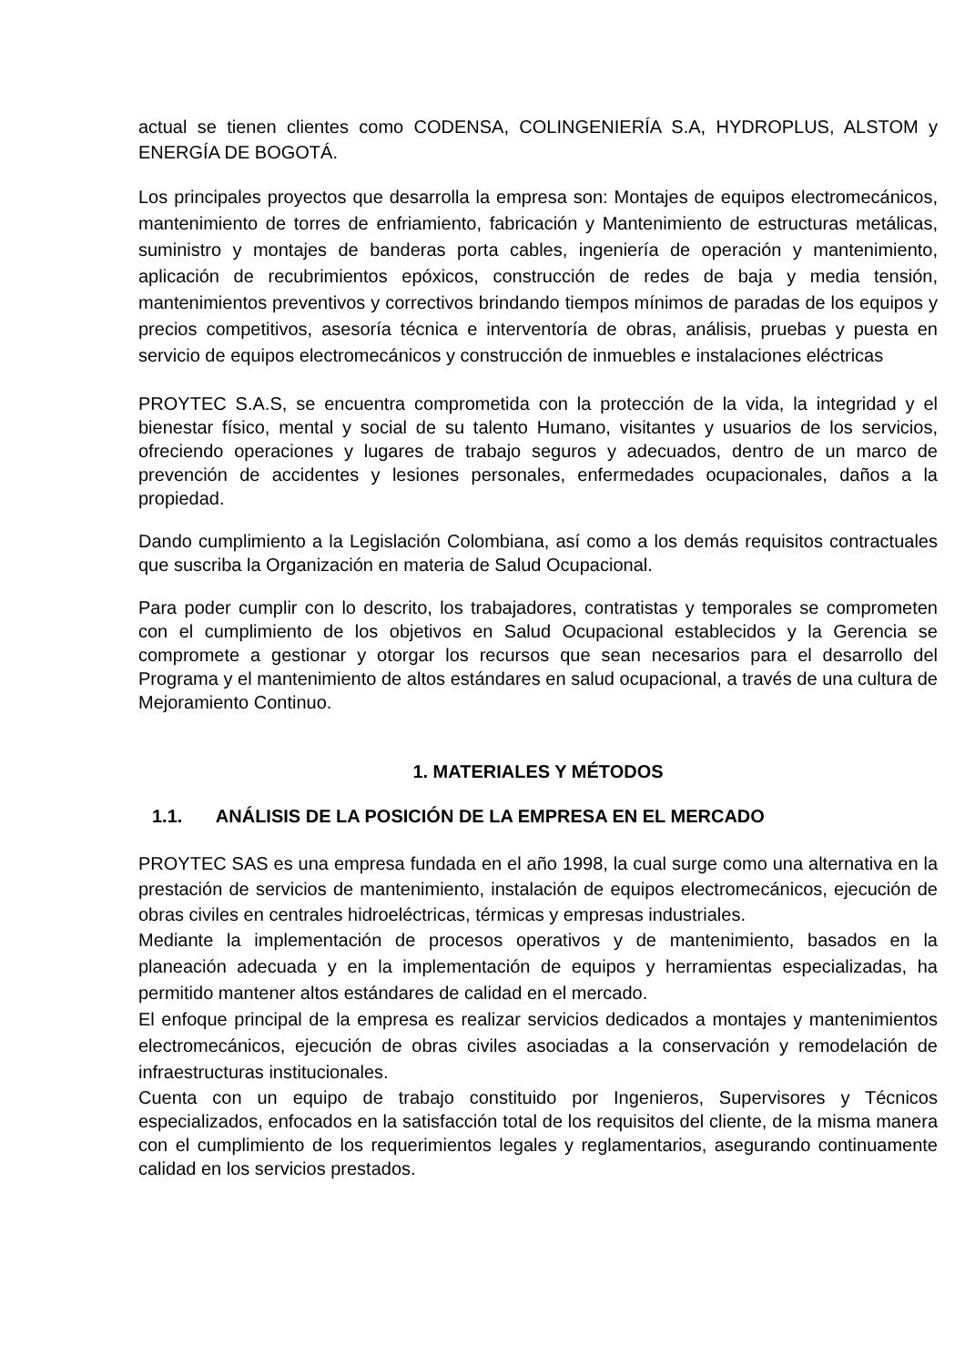actual se tienen clientes como CODENSA, COLINGENIERÍA S.A, HYDROPLUS, ALSTOM y ENERGÍA DE BOGOTÁ.
Los principales proyectos que desarrolla la empresa son: Montajes de equipos electromecánicos, mantenimiento de torres de enfriamiento, fabricación y Mantenimiento de estructuras metálicas, suministro y montajes de banderas porta cables, ingeniería de operación y mantenimiento, aplicación de recubrimientos epóxicos, construcción de redes de baja y media tensión, mantenimientos preventivos y correctivos brindando tiempos mínimos de paradas de los equipos y precios competitivos, asesoría técnica e interventoría de obras, análisis, pruebas y puesta en servicio de equipos electromecánicos y construcción de inmuebles e instalaciones eléctricas
PROYTEC S.A.S, se encuentra comprometida con la protección de la vida, la integridad y el bienestar físico, mental y social de su talento Humano, visitantes y usuarios de los servicios, ofreciendo operaciones y lugares de trabajo seguros y adecuados, dentro de un marco de prevención de accidentes y lesiones personales, enfermedades ocupacionales, daños a la propiedad.
Dando cumplimiento a la Legislación Colombiana, así como a los demás requisitos contractuales que suscriba la Organización en materia de Salud Ocupacional.
Para poder cumplir con lo descrito, los trabajadores, contratistas y temporales se comprometen con el cumplimiento de los objetivos en Salud Ocupacional establecidos y la Gerencia se compromete a gestionar y otorgar los recursos que sean necesarios para el desarrollo del Programa y el mantenimiento de altos estándares en salud ocupacional, a través de una cultura de Mejoramiento Continuo.
1. MATERIALES Y MÉTODOS
1.1. ANÁLISIS DE LA POSICIÓN DE LA EMPRESA EN EL MERCADO
PROYTEC SAS es una empresa fundada en el año 1998, la cual surge como una alternativa en la prestación de servicios de mantenimiento, instalación de equipos electromecánicos, ejecución de obras civiles en centrales hidroeléctricas, térmicas y empresas industriales.
Mediante la implementación de procesos operativos y de mantenimiento, basados en la planeación adecuada y en la implementación de equipos y herramientas especializadas, ha permitido mantener altos estándares de calidad en el mercado.
El enfoque principal de la empresa es realizar servicios dedicados a montajes y mantenimientos electromecánicos, ejecución de obras civiles asociadas a la conservación y remodelación de infraestructuras institucionales.
Cuenta con un equipo de trabajo constituido por Ingenieros, Supervisores y Técnicos especializados, enfocados en la satisfacción total de los requisitos del cliente, de la misma manera con el cumplimiento de los requerimientos legales y reglamentarios, asegurando continuamente calidad en los servicios prestados.